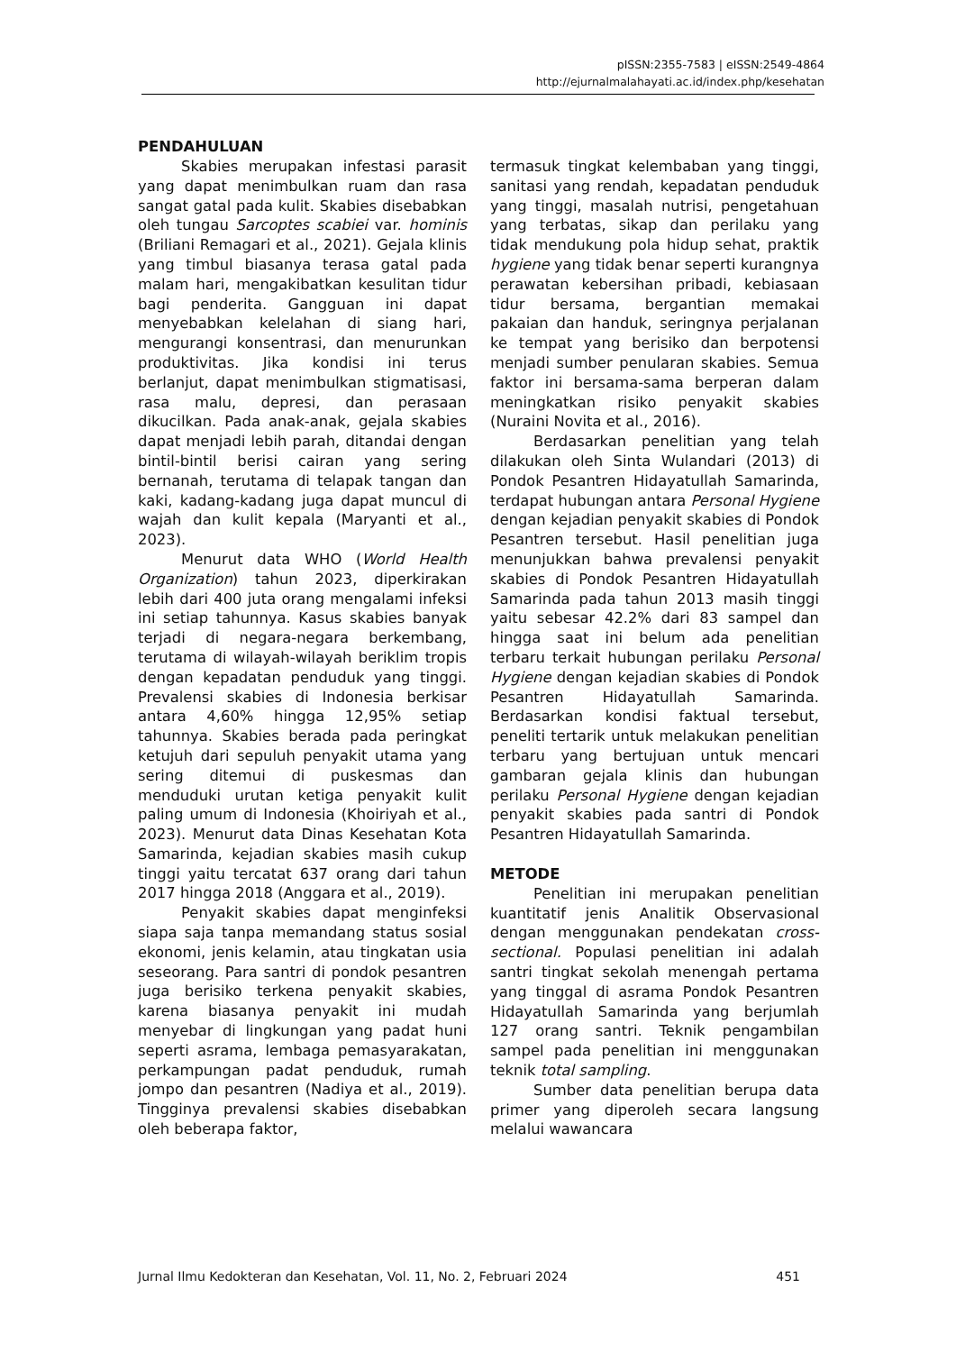pISSN:2355-7583 | eISSN:2549-4864
http://ejurnalmalahayati.ac.id/index.php/kesehatan
PENDAHULUAN
Skabies merupakan infestasi parasit yang dapat menimbulkan ruam dan rasa sangat gatal pada kulit. Skabies disebabkan oleh tungau Sarcoptes scabiei var. hominis (Briliani Remagari et al., 2021). Gejala klinis yang timbul biasanya terasa gatal pada malam hari, mengakibatkan kesulitan tidur bagi penderita. Gangguan ini dapat menyebabkan kelelahan di siang hari, mengurangi konsentrasi, dan menurunkan produktivitas. Jika kondisi ini terus berlanjut, dapat menimbulkan stigmatisasi, rasa malu, depresi, dan perasaan dikucilkan. Pada anak-anak, gejala skabies dapat menjadi lebih parah, ditandai dengan bintil-bintil berisi cairan yang sering bernanah, terutama di telapak tangan dan kaki, kadang-kadang juga dapat muncul di wajah dan kulit kepala (Maryanti et al., 2023).
Menurut data WHO (World Health Organization) tahun 2023, diperkirakan lebih dari 400 juta orang mengalami infeksi ini setiap tahunnya. Kasus skabies banyak terjadi di negara-negara berkembang, terutama di wilayah-wilayah beriklim tropis dengan kepadatan penduduk yang tinggi. Prevalensi skabies di Indonesia berkisar antara 4,60% hingga 12,95% setiap tahunnya. Skabies berada pada peringkat ketujuh dari sepuluh penyakit utama yang sering ditemui di puskesmas dan menduduki urutan ketiga penyakit kulit paling umum di Indonesia (Khoiriyah et al., 2023). Menurut data Dinas Kesehatan Kota Samarinda, kejadian skabies masih cukup tinggi yaitu tercatat 637 orang dari tahun 2017 hingga 2018 (Anggara et al., 2019).
Penyakit skabies dapat menginfeksi siapa saja tanpa memandang status sosial ekonomi, jenis kelamin, atau tingkatan usia seseorang. Para santri di pondok pesantren juga berisiko terkena penyakit skabies, karena biasanya penyakit ini mudah menyebar di lingkungan yang padat huni seperti asrama, lembaga pemasyarakatan, perkampungan padat penduduk, rumah jompo dan pesantren (Nadiya et al., 2019). Tingginya prevalensi skabies disebabkan oleh beberapa faktor,
termasuk tingkat kelembaban yang tinggi, sanitasi yang rendah, kepadatan penduduk yang tinggi, masalah nutrisi, pengetahuan yang terbatas, sikap dan perilaku yang tidak mendukung pola hidup sehat, praktik hygiene yang tidak benar seperti kurangnya perawatan kebersihan pribadi, kebiasaan tidur bersama, bergantian memakai pakaian dan handuk, seringnya perjalanan ke tempat yang berisiko dan berpotensi menjadi sumber penularan skabies. Semua faktor ini bersama-sama berperan dalam meningkatkan risiko penyakit skabies (Nuraini Novita et al., 2016).
Berdasarkan penelitian yang telah dilakukan oleh Sinta Wulandari (2013) di Pondok Pesantren Hidayatullah Samarinda, terdapat hubungan antara Personal Hygiene dengan kejadian penyakit skabies di Pondok Pesantren tersebut. Hasil penelitian juga menunjukkan bahwa prevalensi penyakit skabies di Pondok Pesantren Hidayatullah Samarinda pada tahun 2013 masih tinggi yaitu sebesar 42.2% dari 83 sampel dan hingga saat ini belum ada penelitian terbaru terkait hubungan perilaku Personal Hygiene dengan kejadian skabies di Pondok Pesantren Hidayatullah Samarinda. Berdasarkan kondisi faktual tersebut, peneliti tertarik untuk melakukan penelitian terbaru yang bertujuan untuk mencari gambaran gejala klinis dan hubungan perilaku Personal Hygiene dengan kejadian penyakit skabies pada santri di Pondok Pesantren Hidayatullah Samarinda.
METODE
Penelitian ini merupakan penelitian kuantitatif jenis Analitik Observasional dengan menggunakan pendekatan cross-sectional. Populasi penelitian ini adalah santri tingkat sekolah menengah pertama yang tinggal di asrama Pondok Pesantren Hidayatullah Samarinda yang berjumlah 127 orang santri. Teknik pengambilan sampel pada penelitian ini menggunakan teknik total sampling.
Sumber data penelitian berupa data primer yang diperoleh secara langsung melalui wawancara
Jurnal Ilmu Kedokteran dan Kesehatan, Vol. 11, No. 2, Februari 2024 451